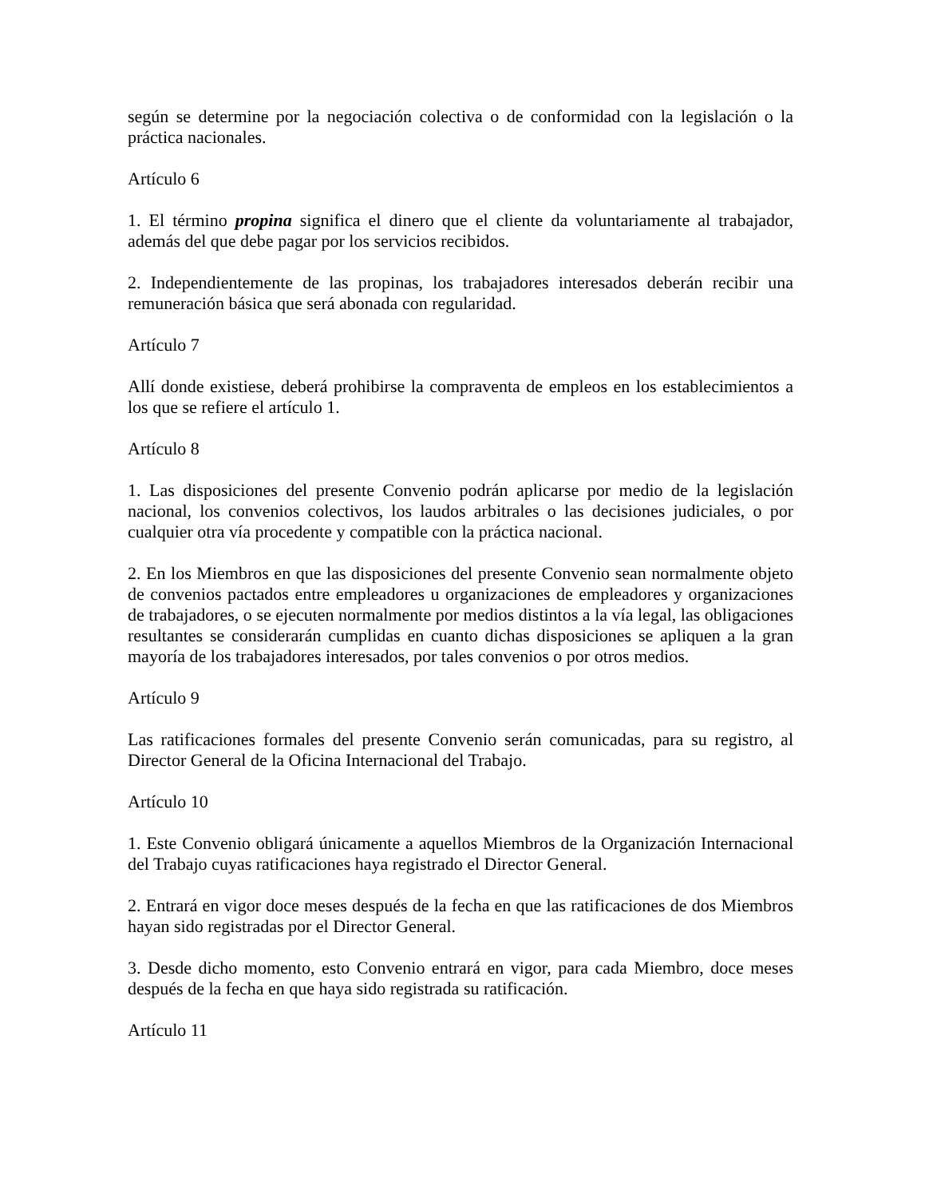según se determine por la negociación colectiva o de conformidad con la legislación o la práctica nacionales.
Artículo 6
1. El término propina significa el dinero que el cliente da voluntariamente al trabajador, además del que debe pagar por los servicios recibidos.
2. Independientemente de las propinas, los trabajadores interesados deberán recibir una remuneración básica que será abonada con regularidad.
Artículo 7
Allí donde existiese, deberá prohibirse la compraventa de empleos en los establecimientos a los que se refiere el artículo 1.
Artículo 8
1. Las disposiciones del presente Convenio podrán aplicarse por medio de la legislación nacional, los convenios colectivos, los laudos arbitrales o las decisiones judiciales, o por cualquier otra vía procedente y compatible con la práctica nacional.
2. En los Miembros en que las disposiciones del presente Convenio sean normalmente objeto de convenios pactados entre empleadores u organizaciones de empleadores y organizaciones de trabajadores, o se ejecuten normalmente por medios distintos a la vía legal, las obligaciones resultantes se considerarán cumplidas en cuanto dichas disposiciones se apliquen a la gran mayoría de los trabajadores interesados, por tales convenios o por otros medios.
Artículo 9
Las ratificaciones formales del presente Convenio serán comunicadas, para su registro, al Director General de la Oficina Internacional del Trabajo.
Artículo 10
1. Este Convenio obligará únicamente a aquellos Miembros de la Organización Internacional del Trabajo cuyas ratificaciones haya registrado el Director General.
2. Entrará en vigor doce meses después de la fecha en que las ratificaciones de dos Miembros hayan sido registradas por el Director General.
3. Desde dicho momento, esto Convenio entrará en vigor, para cada Miembro, doce meses después de la fecha en que haya sido registrada su ratificación.
Artículo 11